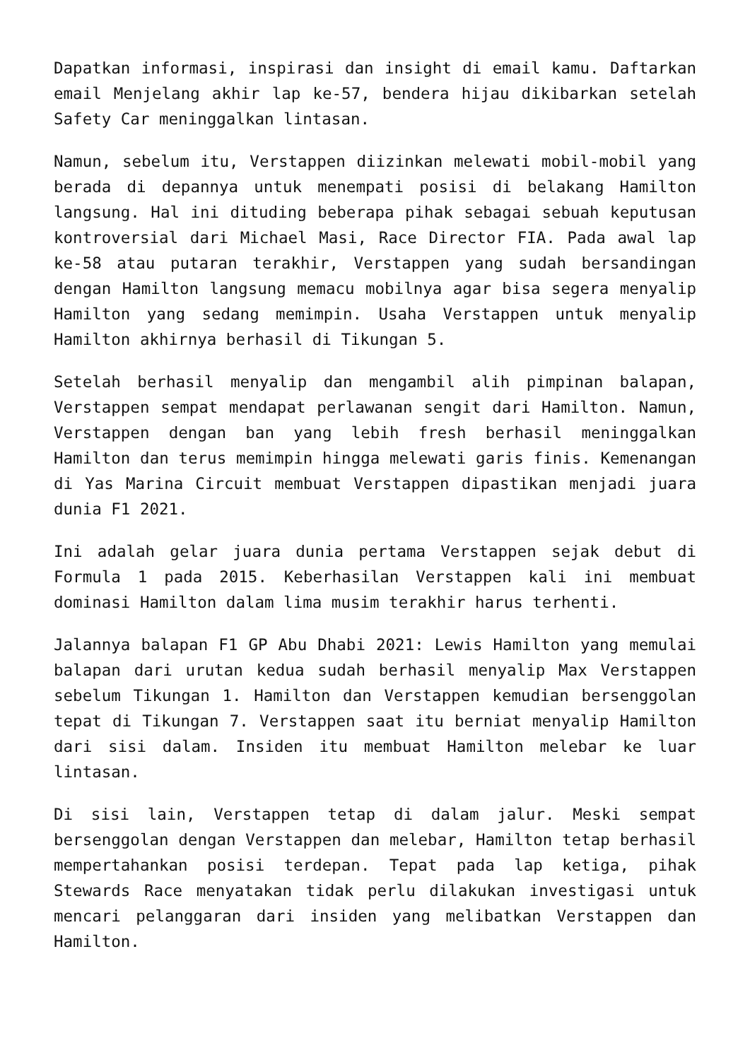Dapatkan informasi, inspirasi dan insight di email kamu. Daftarkan email Menjelang akhir lap ke-57, bendera hijau dikibarkan setelah Safety Car meninggalkan lintasan.
Namun, sebelum itu, Verstappen diizinkan melewati mobil-mobil yang berada di depannya untuk menempati posisi di belakang Hamilton langsung. Hal ini dituding beberapa pihak sebagai sebuah keputusan kontroversial dari Michael Masi, Race Director FIA. Pada awal lap ke-58 atau putaran terakhir, Verstappen yang sudah bersandingan dengan Hamilton langsung memacu mobilnya agar bisa segera menyalip Hamilton yang sedang memimpin. Usaha Verstappen untuk menyalip Hamilton akhirnya berhasil di Tikungan 5.
Setelah berhasil menyalip dan mengambil alih pimpinan balapan, Verstappen sempat mendapat perlawanan sengit dari Hamilton. Namun, Verstappen dengan ban yang lebih fresh berhasil meninggalkan Hamilton dan terus memimpin hingga melewati garis finis. Kemenangan di Yas Marina Circuit membuat Verstappen dipastikan menjadi juara dunia F1 2021.
Ini adalah gelar juara dunia pertama Verstappen sejak debut di Formula 1 pada 2015. Keberhasilan Verstappen kali ini membuat dominasi Hamilton dalam lima musim terakhir harus terhenti.
Jalannya balapan F1 GP Abu Dhabi 2021: Lewis Hamilton yang memulai balapan dari urutan kedua sudah berhasil menyalip Max Verstappen sebelum Tikungan 1. Hamilton dan Verstappen kemudian bersenggolan tepat di Tikungan 7. Verstappen saat itu berniat menyalip Hamilton dari sisi dalam. Insiden itu membuat Hamilton melebar ke luar lintasan.
Di sisi lain, Verstappen tetap di dalam jalur. Meski sempat bersenggolan dengan Verstappen dan melebar, Hamilton tetap berhasil mempertahankan posisi terdepan. Tepat pada lap ketiga, pihak Stewards Race menyatakan tidak perlu dilakukan investigasi untuk mencari pelanggaran dari insiden yang melibatkan Verstappen dan Hamilton.